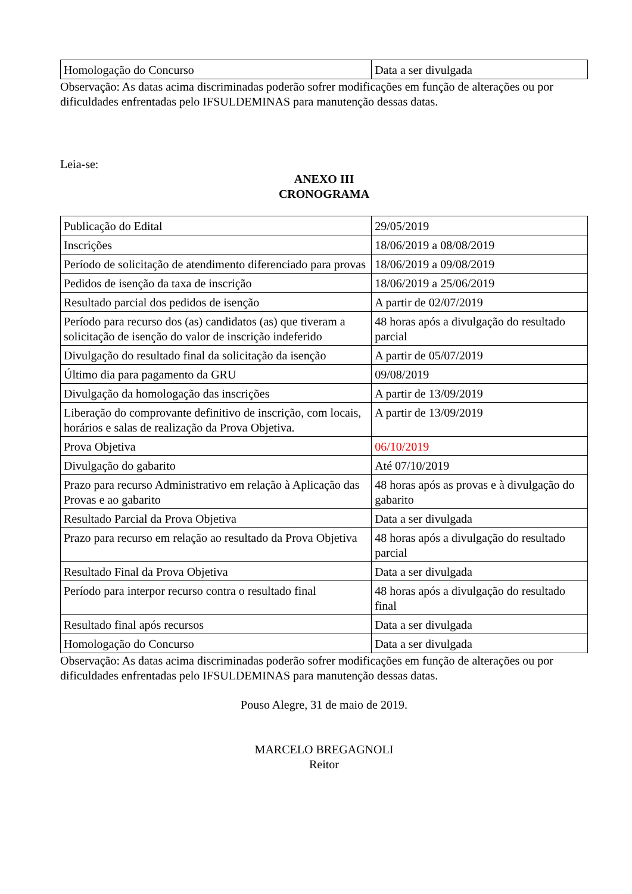| Homologação do Concurso | Data a ser divulgada |
Observação: As datas acima discriminadas poderão sofrer modificações em função de alterações ou por dificuldades enfrentadas pelo IFSULDEMINAS para manutenção dessas datas.
Leia-se:
ANEXO III
CRONOGRAMA
| Publicação do Edital | 29/05/2019 |
| Inscrições | 18/06/2019 a 08/08/2019 |
| Período de solicitação de atendimento diferenciado para provas | 18/06/2019 a 09/08/2019 |
| Pedidos de isenção da taxa de inscrição | 18/06/2019 a 25/06/2019 |
| Resultado parcial dos pedidos de isenção | A partir de 02/07/2019 |
| Período para recurso dos (as) candidatos (as) que tiveram a solicitação de isenção do valor de inscrição indeferido | 48 horas após a divulgação do resultado parcial |
| Divulgação do resultado final da solicitação da isenção | A partir de 05/07/2019 |
| Último dia para pagamento da GRU | 09/08/2019 |
| Divulgação da homologação das inscrições | A partir de 13/09/2019 |
| Liberação do comprovante definitivo de inscrição, com locais, horários e salas de realização da Prova Objetiva. | A partir de 13/09/2019 |
| Prova Objetiva | 06/10/2019 |
| Divulgação do gabarito | Até 07/10/2019 |
| Prazo para recurso Administrativo em relação à Aplicação das Provas e ao gabarito | 48 horas após as provas e à divulgação do gabarito |
| Resultado Parcial da Prova Objetiva | Data a ser divulgada |
| Prazo para recurso em relação ao resultado da Prova Objetiva | 48 horas após a divulgação do resultado parcial |
| Resultado Final da Prova Objetiva | Data a ser divulgada |
| Período para interpor recurso contra o resultado final | 48 horas após a divulgação do resultado final |
| Resultado final após recursos | Data a ser divulgada |
| Homologação do Concurso | Data a ser divulgada |
Observação: As datas acima discriminadas poderão sofrer modificações em função de alterações ou por dificuldades enfrentadas pelo IFSULDEMINAS para manutenção dessas datas.
Pouso Alegre, 31 de maio de 2019.
MARCELO BREGAGNOLI
Reitor